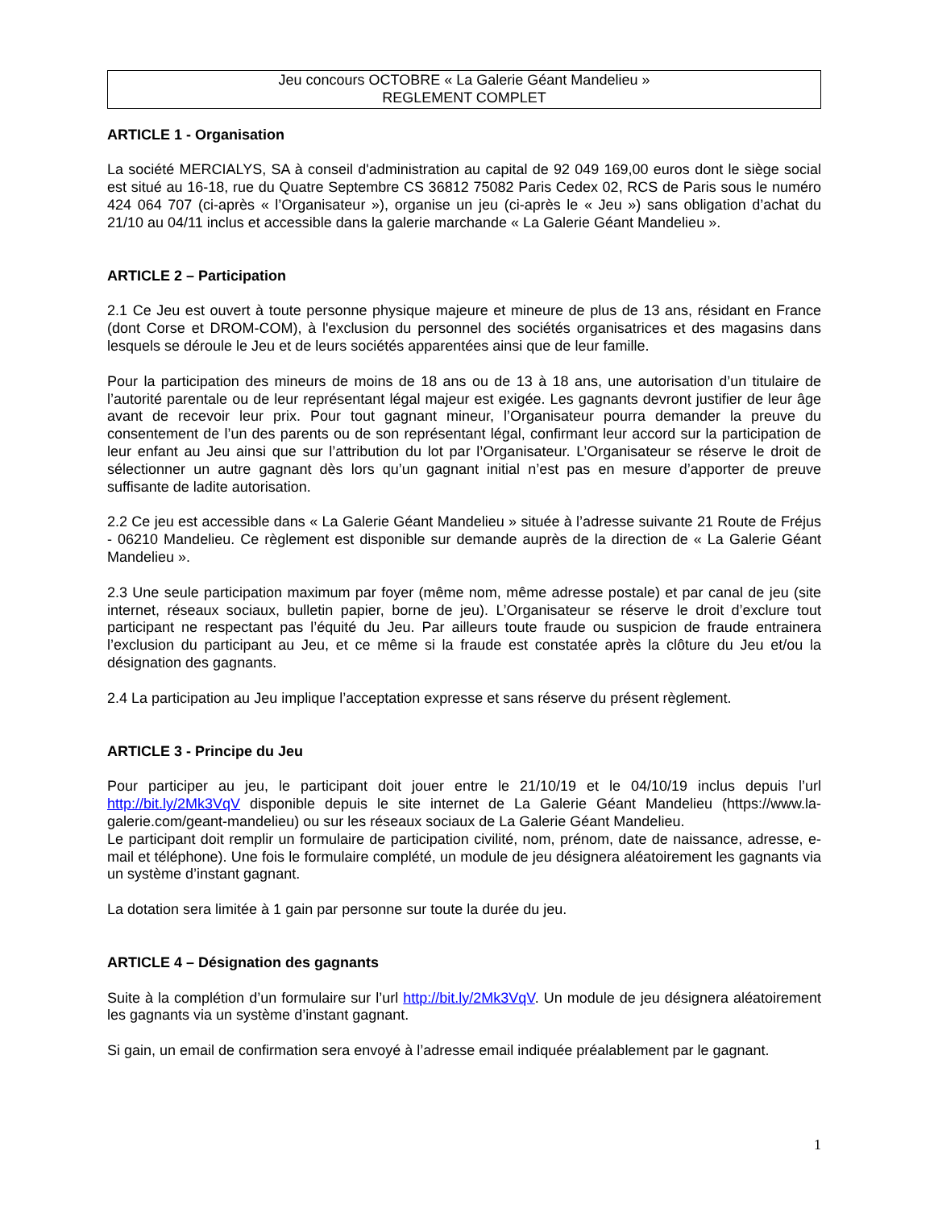Jeu concours OCTOBRE « La Galerie Géant Mandelieu »
REGLEMENT COMPLET
ARTICLE 1 - Organisation
La société MERCIALYS, SA à conseil d'administration au capital de 92 049 169,00 euros dont le siège social est situé au 16-18, rue du Quatre Septembre CS 36812 75082 Paris Cedex 02, RCS de Paris sous le numéro 424 064 707 (ci-après « l’Organisateur »), organise un jeu (ci-après le « Jeu ») sans obligation d’achat du 21/10 au 04/11 inclus et accessible dans la galerie marchande « La Galerie Géant Mandelieu ».
ARTICLE 2 – Participation
2.1 Ce Jeu est ouvert à toute personne physique majeure et mineure de plus de 13 ans, résidant en France (dont Corse et DROM-COM), à l'exclusion du personnel des sociétés organisatrices et des magasins dans lesquels se déroule le Jeu et de leurs sociétés apparentées ainsi que de leur famille.
Pour la participation des mineurs de moins de 18 ans ou de 13 à 18 ans, une autorisation d’un titulaire de l’autorité parentale ou de leur représentant légal majeur est exigée. Les gagnants devront justifier de leur âge avant de recevoir leur prix. Pour tout gagnant mineur, l’Organisateur pourra demander la preuve du consentement de l’un des parents ou de son représentant légal, confirmant leur accord sur la participation de leur enfant au Jeu ainsi que sur l’attribution du lot par l’Organisateur. L’Organisateur se réserve le droit de sélectionner un autre gagnant dès lors qu’un gagnant initial n’est pas en mesure d’apporter de preuve suffisante de ladite autorisation.
2.2 Ce jeu est accessible dans « La Galerie Géant Mandelieu » située à l’adresse suivante 21 Route de Fréjus - 06210 Mandelieu. Ce règlement est disponible sur demande auprès de la direction de « La Galerie Géant Mandelieu ».
2.3 Une seule participation maximum par foyer (même nom, même adresse postale) et par canal de jeu (site internet, réseaux sociaux, bulletin papier, borne de jeu). L’Organisateur se réserve le droit d’exclure tout participant ne respectant pas l’équité du Jeu. Par ailleurs toute fraude ou suspicion de fraude entrainera l’exclusion du participant au Jeu, et ce même si la fraude est constatée après la clôture du Jeu et/ou la désignation des gagnants.
2.4 La participation au Jeu implique l’acceptation expresse et sans réserve du présent règlement.
ARTICLE 3 - Principe du Jeu
Pour participer au jeu, le participant doit jouer entre le 21/10/19 et le 04/10/19 inclus depuis l’url http://bit.ly/2Mk3VqV disponible depuis le site internet de La Galerie Géant Mandelieu (https://www.la-galerie.com/geant-mandelieu) ou sur les réseaux sociaux de La Galerie Géant Mandelieu.
Le participant doit remplir un formulaire de participation civilité, nom, prénom, date de naissance, adresse, e-mail et téléphone). Une fois le formulaire complété, un module de jeu désignera aléatoirement les gagnants via un système d’instant gagnant.
La dotation sera limitée à 1 gain par personne sur toute la durée du jeu.
ARTICLE 4 – Désignation des gagnants
Suite à la complétion d’un formulaire sur l’url http://bit.ly/2Mk3VqV. Un module de jeu désignera aléatoirement les gagnants via un système d’instant gagnant.
Si gain, un email de confirmation sera envoyé à l’adresse email indiquée préalablement par le gagnant.
1